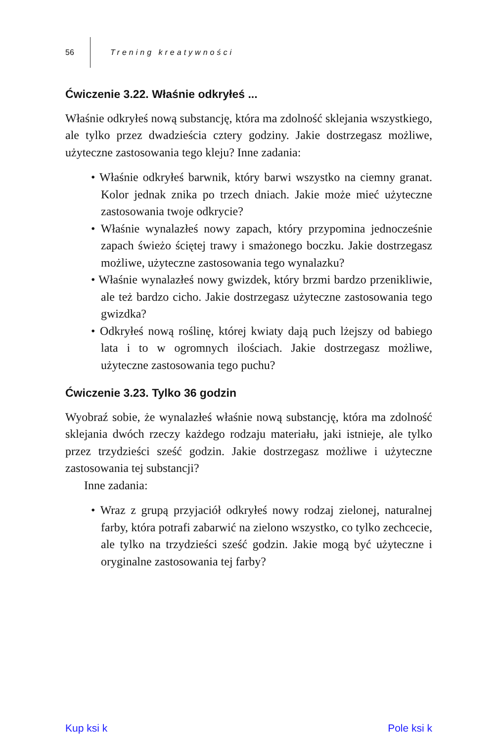56 Trening kreatywności
Ćwiczenie 3.22. Właśnie odkryłeś ...
Właśnie odkryłeś nową substancję, która ma zdolność sklejania wszystkiego, ale tylko przez dwadzieścia cztery godziny. Jakie dostrzegasz możliwe, użyteczne zastosowania tego kleju? Inne zadania:
• Właśnie odkryłeś barwnik, który barwi wszystko na ciemny granat. Kolor jednak znika po trzech dniach. Jakie może mieć użyteczne zastosowania twoje odkrycie?
• Właśnie wynalazłeś nowy zapach, który przypomina jednocześnie zapach świeżo ściętej trawy i smażonego boczku. Jakie dostrzegasz możliwe, użyteczne zastosowania tego wynalazku?
• Właśnie wynalazłeś nowy gwizdek, który brzmi bardzo przenikliwie, ale też bardzo cicho. Jakie dostrzegasz użyteczne zastosowania tego gwizdka?
• Odkryłeś nową roślinę, której kwiaty dają puch lżejszy od babiego lata i to w ogromnych ilościach. Jakie dostrzegasz możliwe, użyteczne zastosowania tego puchu?
Ćwiczenie 3.23. Tylko 36 godzin
Wyobraź sobie, że wynalazłeś właśnie nową substancję, która ma zdolność sklejania dwóch rzeczy każdego rodzaju materiału, jaki istnieje, ale tylko przez trzydzieści sześć godzin. Jakie dostrzegasz możliwe i użyteczne zastosowania tej substancji?
Inne zadania:
• Wraz z grupą przyjaciół odkryłeś nowy rodzaj zielonej, naturalnej farby, która potrafi zabarwić na zielono wszystko, co tylko zechcecie, ale tylko na trzydzieści sześć godzin. Jakie mogą być użyteczne i oryginalne zastosowania tej farby?
Kup ksi k Pole ksi k